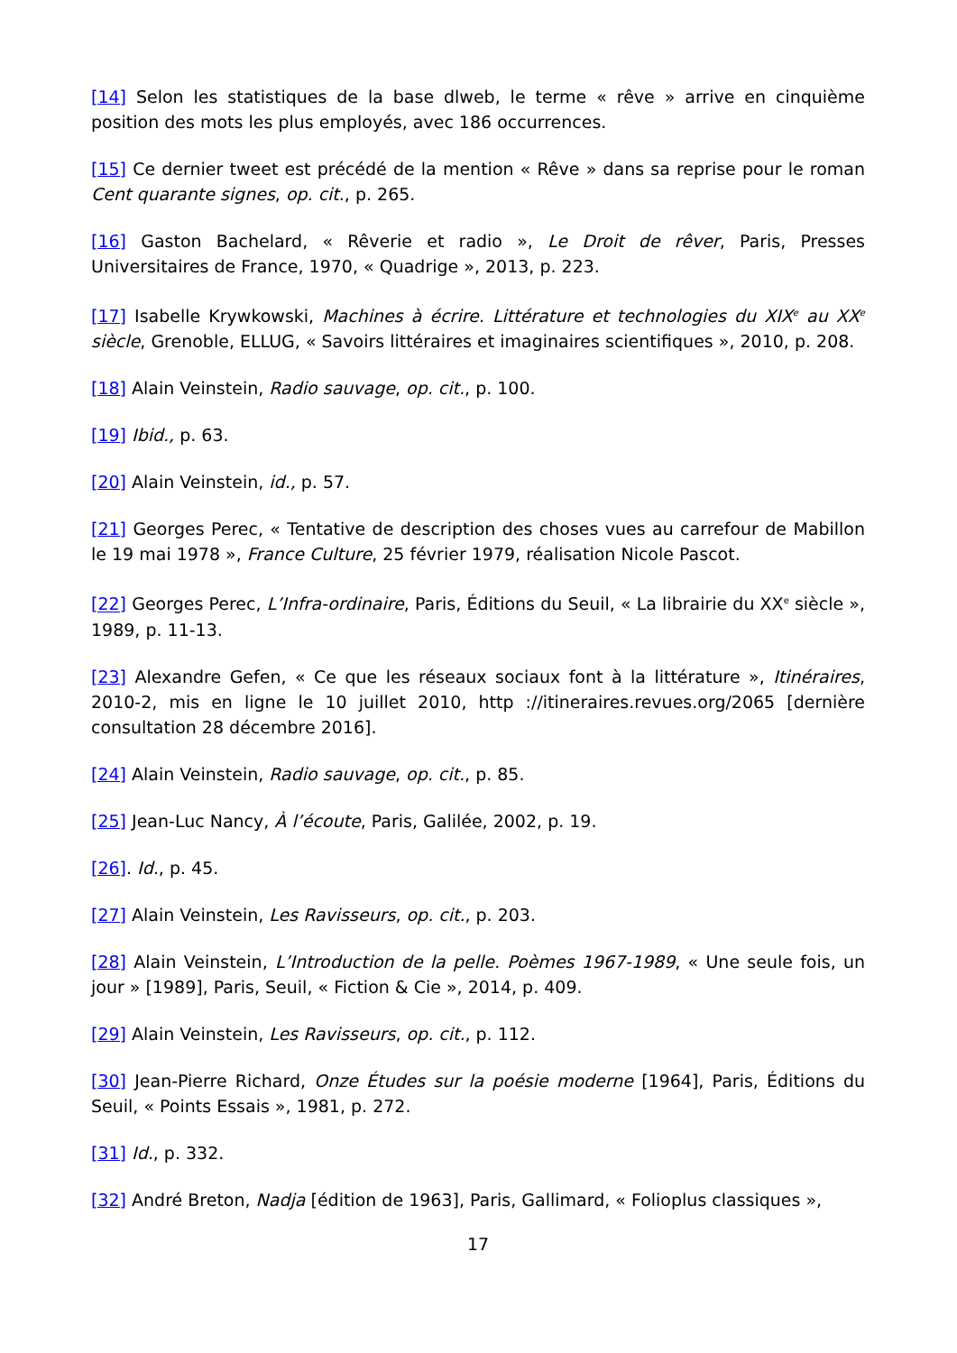[14] Selon les statistiques de la base dlweb, le terme « rêve » arrive en cinquième position des mots les plus employés, avec 186 occurrences.
[15] Ce dernier tweet est précédé de la mention « Rêve » dans sa reprise pour le roman Cent quarante signes, op. cit., p. 265.
[16] Gaston Bachelard, « Rêverie et radio », Le Droit de rêver, Paris, Presses Universitaires de France, 1970, « Quadrige », 2013, p. 223.
[17] Isabelle Krywkowski, Machines à écrire. Littérature et technologies du XIX<sup>e</sup> au XX<sup>e</sup> siècle, Grenoble, ELLUG, « Savoirs littéraires et imaginaires scientifiques », 2010, p. 208.
[18] Alain Veinstein, Radio sauvage, op. cit., p. 100.
[19] Ibid., p. 63.
[20] Alain Veinstein, id., p. 57.
[21] Georges Perec, « Tentative de description des choses vues au carrefour de Mabillon le 19 mai 1978 », France Culture, 25 février 1979, réalisation Nicole Pascot.
[22] Georges Perec, L’Infra-ordinaire, Paris, Éditions du Seuil, « La librairie du XX<sup>e</sup> siècle », 1989, p. 11-13.
[23] Alexandre Gefen, « Ce que les réseaux sociaux font à la littérature », Itinéraires, 2010-2, mis en ligne le 10 juillet 2010, http ://itineraires.revues.org/2065 [dernière consultation 28 décembre 2016].
[24] Alain Veinstein, Radio sauvage, op. cit., p. 85.
[25] Jean-Luc Nancy, À l’écoute, Paris, Galilée, 2002, p. 19.
[26]. Id., p. 45.
[27] Alain Veinstein, Les Ravisseurs, op. cit., p. 203.
[28] Alain Veinstein, L’Introduction de la pelle. Poèmes 1967-1989, « Une seule fois, un jour » [1989], Paris, Seuil, « Fiction & Cie », 2014, p. 409.
[29] Alain Veinstein, Les Ravisseurs, op. cit., p. 112.
[30] Jean-Pierre Richard, Onze Études sur la poésie moderne [1964], Paris, Éditions du Seuil, « Points Essais », 1981, p. 272.
[31] Id., p. 332.
[32] André Breton, Nadja [édition de 1963], Paris, Gallimard, « Folioplus classiques »,
17